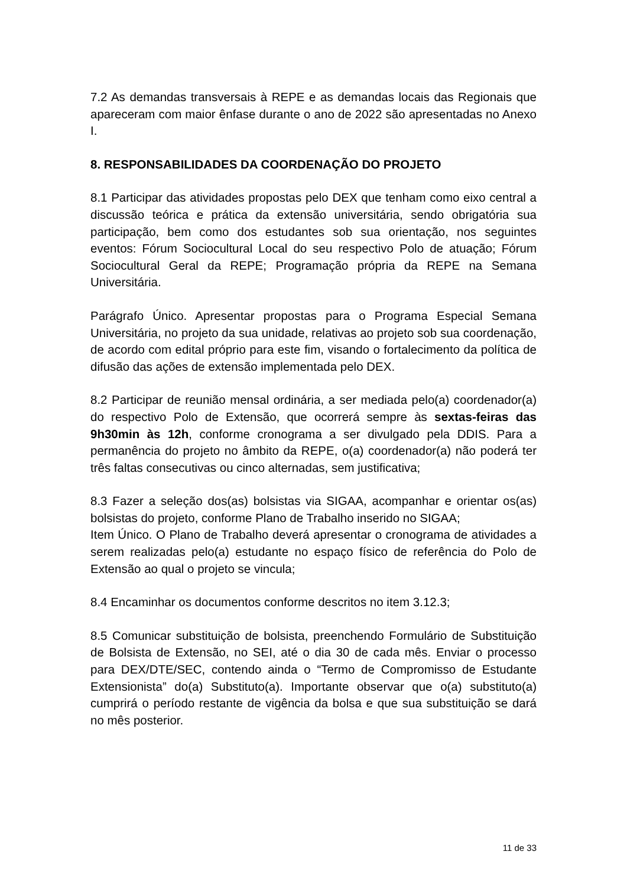7.2 As demandas transversais à REPE e as demandas locais das Regionais que apareceram com maior ênfase durante o ano de 2022 são apresentadas no Anexo I.
8. RESPONSABILIDADES DA COORDENAÇÃO DO PROJETO
8.1 Participar das atividades propostas pelo DEX que tenham como eixo central a discussão teórica e prática da extensão universitária, sendo obrigatória sua participação, bem como dos estudantes sob sua orientação, nos seguintes eventos: Fórum Sociocultural Local do seu respectivo Polo de atuação; Fórum Sociocultural Geral da REPE; Programação própria da REPE na Semana Universitária.
Parágrafo Único. Apresentar propostas para o Programa Especial Semana Universitária, no projeto da sua unidade, relativas ao projeto sob sua coordenação, de acordo com edital próprio para este fim, visando o fortalecimento da política de difusão das ações de extensão implementada pelo DEX.
8.2 Participar de reunião mensal ordinária, a ser mediada pelo(a) coordenador(a) do respectivo Polo de Extensão, que ocorrerá sempre às sextas-feiras das 9h30min às 12h, conforme cronograma a ser divulgado pela DDIS. Para a permanência do projeto no âmbito da REPE, o(a) coordenador(a) não poderá ter três faltas consecutivas ou cinco alternadas, sem justificativa;
8.3 Fazer a seleção dos(as) bolsistas via SIGAA, acompanhar e orientar os(as) bolsistas do projeto, conforme Plano de Trabalho inserido no SIGAA;
Item Único. O Plano de Trabalho deverá apresentar o cronograma de atividades a serem realizadas pelo(a) estudante no espaço físico de referência do Polo de Extensão ao qual o projeto se vincula;
8.4 Encaminhar os documentos conforme descritos no item 3.12.3;
8.5 Comunicar substituição de bolsista, preenchendo Formulário de Substituição de Bolsista de Extensão, no SEI, até o dia 30 de cada mês. Enviar o processo para DEX/DTE/SEC, contendo ainda o “Termo de Compromisso de Estudante Extensionista” do(a) Substituto(a). Importante observar que o(a) substituto(a) cumprirá o período restante de vigência da bolsa e que sua substituição se dará no mês posterior.
11 de 33